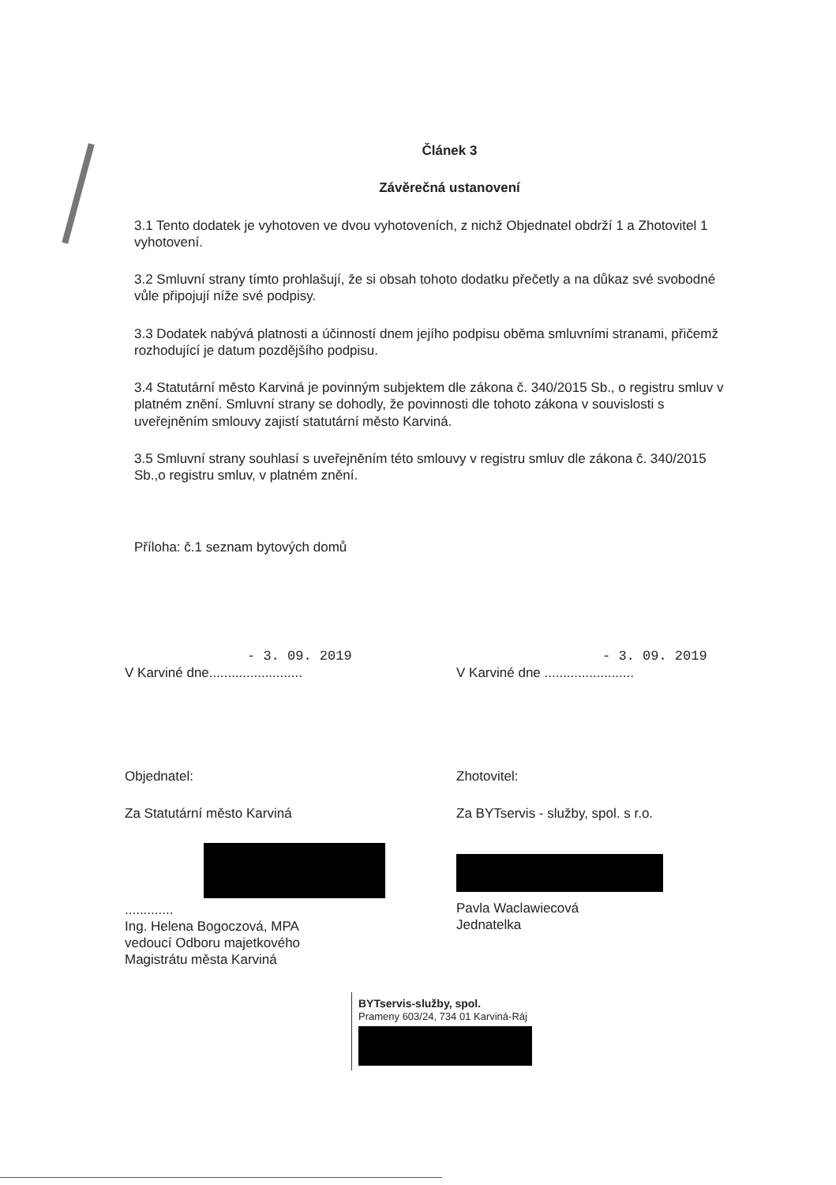Článek 3
Závěrečná ustanovení
3.1 Tento dodatek je vyhotoven ve dvou vyhotoveních, z nichž Objednatel obdrží 1 a Zhotovitel 1 vyhotovení.
3.2 Smluvní strany tímto prohlašují, že si obsah tohoto dodatku přečetly a na důkaz své svobodné vůle připojují níže své podpisy.
3.3 Dodatek nabývá platnosti a účinností dnem jejího podpisu oběma smluvními stranami, přičemž rozhodující je datum pozdějšího podpisu.
3.4 Statutární město Karviná je povinným subjektem dle zákona č. 340/2015 Sb., o registru smluv v platném znění. Smluvní strany se dohodly, že povinnosti dle tohoto zákona v souvislosti s uveřejněním smlouvy zajistí statutární město Karviná.
3.5 Smluvní strany souhlasí s uveřejněním této smlouvy v registru smluv dle zákona č. 340/2015 Sb.,o registru smluv, v platném znění.
Příloha: č.1 seznam bytových domů
- 3. 09. 2019
V Karviné dne.........................
- 3. 09. 2019
V Karviné dne ........................
Objednatel:
Za Statutární město Karviná
.............
Ing. Helena Bogoczová, MPA
vedoucí Odboru majetkového
Magistrátu města Karviná
Zhotovitel:
Za BYTservis - služby, spol. s r.o.
Pavla Waclawiecová
Jednatelka
BYTservis-služby, spol.
Prameny 603/24, 734 01 Karviná-Ráj